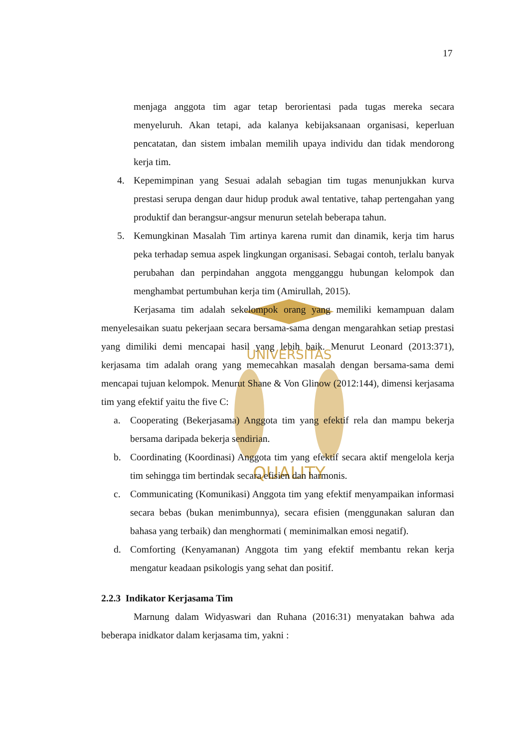17
UNIVERSITAS
QUALITY
menjaga anggota tim agar tetap berorientasi pada tugas mereka secara menyeluruh. Akan tetapi, ada kalanya kebijaksanaan organisasi, keperluan pencatatan, dan sistem imbalan memilih upaya individu dan tidak mendorong kerja tim.
4. Kepemimpinan yang Sesuai adalah sebagian tim tugas menunjukkan kurva prestasi serupa dengan daur hidup produk awal tentative, tahap pertengahan yang produktif dan berangsur-angsur menurun setelah beberapa tahun.
5. Kemungkinan Masalah Tim artinya karena rumit dan dinamik, kerja tim harus peka terhadap semua aspek lingkungan organisasi. Sebagai contoh, terlalu banyak perubahan dan perpindahan anggota mengganggu hubungan kelompok dan menghambat pertumbuhan kerja tim (Amirullah, 2015).
Kerjasama tim adalah sekelompok orang yang memiliki kemampuan dalam menyelesaikan suatu pekerjaan secara bersama-sama dengan mengarahkan setiap prestasi yang dimiliki demi mencapai hasil yang lebih baik. Menurut Leonard (2013:371), kerjasama tim adalah orang yang memecahkan masalah dengan bersama-sama demi mencapai tujuan kelompok. Menurut Shane & Von Glinow (2012:144), dimensi kerjasama tim yang efektif yaitu the five C:
a. Cooperating (Bekerjasama) Anggota tim yang efektif rela dan mampu bekerja bersama daripada bekerja sendirian.
b. Coordinating (Koordinasi) Anggota tim yang efektif secara aktif mengelola kerja tim sehingga tim bertindak secara efisien dan harmonis.
c. Communicating (Komunikasi) Anggota tim yang efektif menyampaikan informasi secara bebas (bukan menimbunnya), secara efisien (menggunakan saluran dan bahasa yang terbaik) dan menghormati ( meminimalkan emosi negatif).
d. Comforting (Kenyamanan) Anggota tim yang efektif membantu rekan kerja mengatur keadaan psikologis yang sehat dan positif.
2.2.3 Indikator Kerjasama Tim
Marnung dalam Widyaswari dan Ruhana (2016:31) menyatakan bahwa ada beberapa inidkator dalam kerjasama tim, yakni :